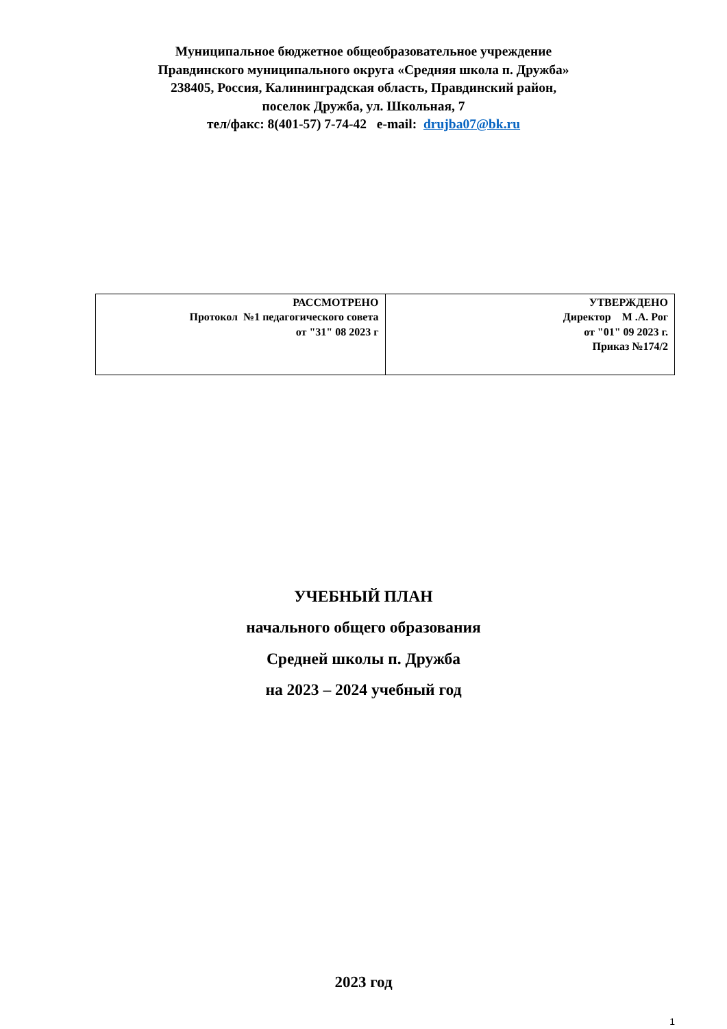Муниципальное бюджетное общеобразовательное учреждение
Правдинского муниципального округа «Средняя школа п. Дружба»
238405, Россия, Калининградская область, Правдинский район,
поселок Дружба, ул. Школьная, 7
тел/факс: 8(401-57) 7-74-42 e-mail: drujba07@bk.ru
| РАССМОТРЕНО Протокол №1 педагогического совета от "31" 08 2023 г | УТВЕРЖДЕНО Директор М .А. Рог от "01" 09 2023 г. Приказ №174/2 |
УЧЕБНЫЙ ПЛАН
начального общего образования
Средней школы п. Дружба
на 2023 – 2024 учебный год
2023 год
1